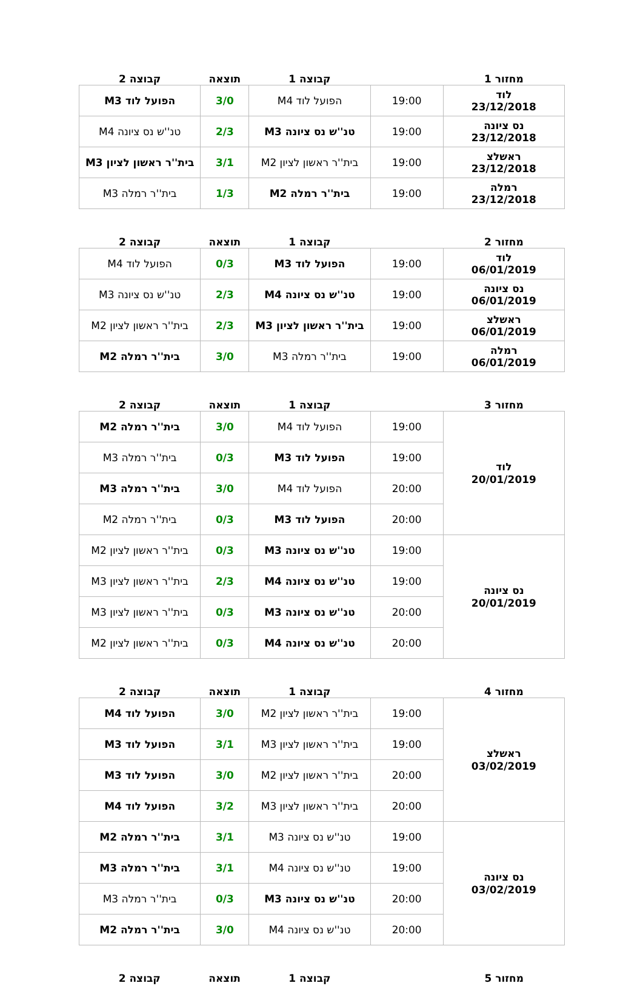| מחזור 1 | | קבוצה 1 | תוצאה | קבוצה 2 |
| --- | --- | --- | --- | --- |
| לוד 23/12/2018 | 19:00 | הפועל לוד M4 | 3/0 | הפועל לוד M3 |
| נס ציונה 23/12/2018 | 19:00 | טנ''ש נס ציונה M3 | 2/3 | טנ''ש נס ציונה M4 |
| ראשלצ 23/12/2018 | 19:00 | בית''ר ראשון לציון M2 | 3/1 | בית''ר ראשון לציון M3 |
| רמלה 23/12/2018 | 19:00 | בית''ר רמלה M2 | 1/3 | בית''ר רמלה M3 |
| מחזור 2 | | קבוצה 1 | תוצאה | קבוצה 2 |
| --- | --- | --- | --- | --- |
| לוד 06/01/2019 | 19:00 | הפועל לוד M3 | 0/3 | הפועל לוד M4 |
| נס ציונה 06/01/2019 | 19:00 | טנ''ש נס ציונה M4 | 2/3 | טנ''ש נס ציונה M3 |
| ראשלצ 06/01/2019 | 19:00 | בית''ר ראשון לציון M3 | 2/3 | בית''ר ראשון לציון M2 |
| רמלה 06/01/2019 | 19:00 | בית''ר רמלה M3 | 3/0 | בית''ר רמלה M2 |
| מחזור 3 | | קבוצה 1 | תוצאה | קבוצה 2 |
| --- | --- | --- | --- | --- |
| לוד 20/01/2019 | 19:00 | הפועל לוד M4 | 3/0 | בית''ר רמלה M2 |
| | 19:00 | הפועל לוד M3 | 0/3 | בית''ר רמלה M3 |
| | 20:00 | הפועל לוד M4 | 3/0 | בית''ר רמלה M3 |
| | 20:00 | הפועל לוד M3 | 0/3 | בית''ר רמלה M2 |
| נס ציונה 20/01/2019 | 19:00 | טנ''ש נס ציונה M3 | 0/3 | בית''ר ראשון לציון M2 |
| | 19:00 | טנ''ש נס ציונה M4 | 2/3 | בית''ר ראשון לציון M3 |
| | 20:00 | טנ''ש נס ציונה M3 | 0/3 | בית''ר ראשון לציון M3 |
| | 20:00 | טנ''ש נס ציונה M4 | 0/3 | בית''ר ראשון לציון M2 |
| מחזור 4 | | קבוצה 1 | תוצאה | קבוצה 2 |
| --- | --- | --- | --- | --- |
| ראשלצ 03/02/2019 | 19:00 | בית''ר ראשון לציון M2 | 3/0 | הפועל לוד M4 |
| | 19:00 | בית''ר ראשון לציון M3 | 3/1 | הפועל לוד M3 |
| | 20:00 | בית''ר ראשון לציון M2 | 3/0 | הפועל לוד M3 |
| | 20:00 | בית''ר ראשון לציון M3 | 3/2 | הפועל לוד M4 |
| נס ציונה 03/02/2019 | 19:00 | טנ''ש נס ציונה M3 | 3/1 | בית''ר רמלה M2 |
| | 19:00 | טנ''ש נס ציונה M4 | 3/1 | בית''ר רמלה M3 |
| | 20:00 | טנ''ש נס ציונה M3 | 0/3 | בית''ר רמלה M3 |
| | 20:00 | טנ''ש נס ציונה M4 | 3/0 | בית''ר רמלה M2 |
| מחזור 5 | | קבוצה 1 | תוצאה | קבוצה 2 |
| --- | --- | --- | --- | --- |